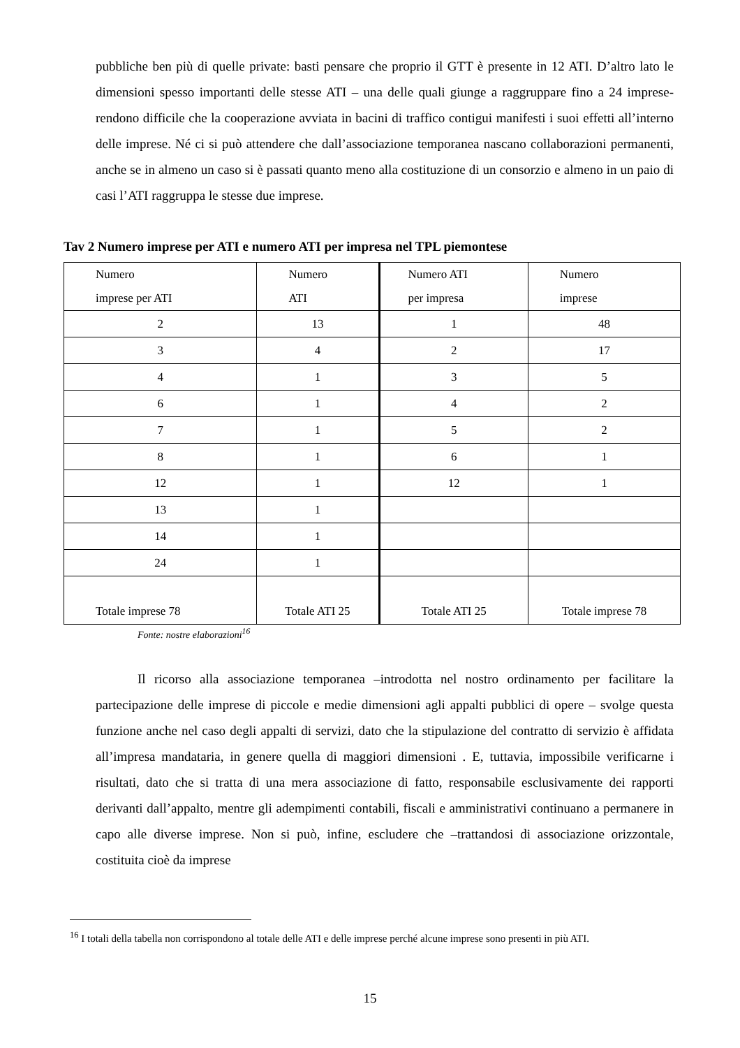pubbliche ben più di quelle private: basti pensare che proprio il GTT è presente in 12 ATI. D’altro lato le dimensioni spesso importanti delle stesse ATI – una delle quali giunge a raggruppare fino a 24 imprese- rendono difficile che la cooperazione avviata in bacini di traffico contigui manifesti i suoi effetti all’interno delle imprese. Né ci si può attendere che dall’associazione temporanea nascano collaborazioni permanenti, anche se in almeno un caso si è passati quanto meno alla costituzione di un consorzio e almeno in un paio di casi l’ATI raggruppa le stesse due imprese.
Tav 2 Numero imprese per ATI e numero ATI per impresa nel TPL piemontese
| Numero imprese per ATI | Numero ATI | | Numero ATI per impresa | Numero imprese |
| 2 | 13 | 1 | 48 | |
| 3 | 4 | 2 | 17 | |
| 4 | 1 | 3 | 5 | |
| 6 | 1 | 4 | 2 | |
| 7 | 1 | 5 | 2 | |
| 8 | 1 | 6 | 1 | |
| 12 | 1 | 12 | 1 | |
| 13 | 1 | | | |
| 14 | 1 | | | |
| 24 | 1 | | | |
| Totale imprese 78 | Totale ATI 25 | Totale ATI 25 | Totale imprese 78 | |
Fonte: nostre elaborazioni<sup>16</sup>
Il ricorso alla associazione temporanea –introdotta nel nostro ordinamento per facilitare la partecipazione delle imprese di piccole e medie dimensioni agli appalti pubblici di opere – svolge questa funzione anche nel caso degli appalti di servizi, dato che la stipulazione del contratto di servizio è affidata all’impresa mandataria, in genere quella di maggiori dimensioni . E, tuttavia, impossibile verificarne i risultati, dato che si tratta di una mera associazione di fatto, responsabile esclusivamente dei rapporti derivanti dall’appalto, mentre gli adempimenti contabili, fiscali e amministrativi continuano a permanere in capo alle diverse imprese. Non si può, infine, escludere che –trattandosi di associazione orizzontale, costituita cioè da imprese
<sup>16</sup> I totali della tabella non corrispondono al totale delle ATI e delle imprese perché alcune imprese sono presenti in più ATI.
15